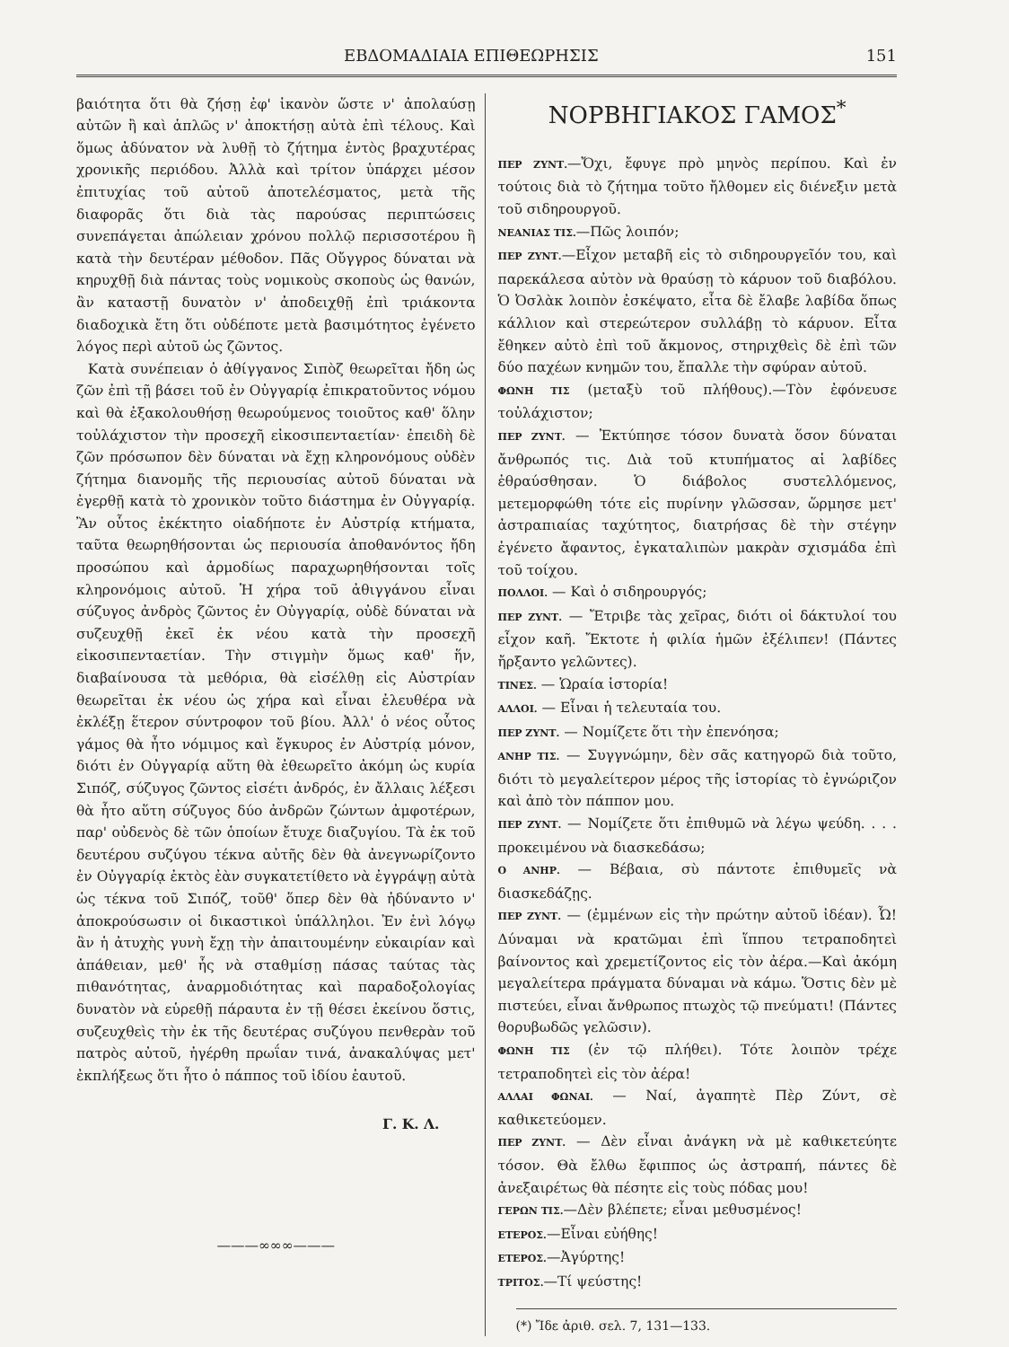ΕΒΔΟΜΑΔΙΑΙΑ ΕΠΙΘΕΩΡΗΣΙΣ 151
βαιότητα ὅτι θὰ ζήσῃ ἐφ' ἱκανὸν ὥστε ν' ἀπολαύσῃ αὐτῶν ἢ καὶ ἁπλῶς ν' ἀποκτήσῃ αὐτὰ ἐπὶ τέλους. Καὶ ὅμως ἀδύνατον νὰ λυθῇ τὸ ζήτημα ἐντὸς βραχυτέρας χρονικῆς περιόδου. Ἀλλὰ καὶ τρίτον ὑπάρχει μέσον ἐπιτυχίας τοῦ αὐτοῦ ἀποτελέσματος, μετὰ τῆς διαφορᾶς ὅτι διὰ τὰς παρούσας περιπτώσεις συνεπάγεται ἀπώλειαν χρόνου πολλῷ περισσοτέρου ἢ κατὰ τὴν δευτέραν μέθοδον. Πᾶς Οὔγγρος δύναται νὰ κηρυχθῇ διὰ πάντας τοὺς νομικοὺς σκοποὺς ὡς θανών, ἂν καταστῇ δυνατὸν ν' ἀποδειχθῇ ἐπὶ τριάκοντα διαδοχικὰ ἔτη ὅτι οὐδέποτε μετὰ βασιμότητος ἐγένετο λόγος περὶ αὐτοῦ ὡς ζῶντος.
Κατὰ συνέπειαν ὁ ἀθίγγανος Σιπὸζ θεωρεῖται ἤδη ὡς ζῶν ἐπὶ τῇ βάσει τοῦ ἐν Οὐγγαρίᾳ ἐπικρατοῦντος νόμου καὶ θὰ ἐξακολουθήσῃ θεωρούμενος τοιοῦτος καθ' ὅλην τοὐλάχιστον τὴν προσεχῆ εἰκοσιπενταετίαν· ἐπειδὴ δὲ ζῶν πρόσωπον δὲν δύναται νὰ ἔχῃ κληρονόμους οὐδὲν ζήτημα διανομῆς τῆς περιουσίας αὐτοῦ δύναται νὰ ἐγερθῇ κατὰ τὸ χρονικὸν τοῦτο διάστημα ἐν Οὐγγαρίᾳ. Ἂν οὗτος ἐκέκτητο οἱαδήποτε ἐν Αὐστρίᾳ κτήματα, ταῦτα θεωρηθήσονται ὡς περιουσία ἀποθανόντος ἤδη προσώπου καὶ ἁρμοδίως παραχωρηθήσονται τοῖς κληρονόμοις αὐτοῦ. Ἡ χήρα τοῦ ἀθιγγάνου εἶναι σύζυγος ἀνδρὸς ζῶντος ἐν Οὐγγαρίᾳ, οὐδὲ δύναται νὰ συζευχθῇ ἐκεῖ ἐκ νέου κατὰ τὴν προσεχῆ εἰκοσιπενταετίαν. Τὴν στιγμὴν ὅμως καθ' ἥν, διαβαίνουσα τὰ μεθόρια, θὰ εἰσέλθῃ εἰς Αὐστρίαν θεωρεῖται ἐκ νέου ὡς χήρα καὶ εἶναι ἐλευθέρα νὰ ἐκλέξῃ ἕτερον σύντροφον τοῦ βίου. Ἀλλ' ὁ νέος οὗτος γάμος θὰ ἦτο νόμιμος καὶ ἔγκυρος ἐν Αὐστρίᾳ μόνον, διότι ἐν Οὐγγαρίᾳ αὕτη θὰ ἐθεωρεῖτο ἀκόμη ὡς κυρία Σιπόζ, σύζυγος ζῶντος εἰσέτι ἀνδρός, ἐν ἄλλαις λέξεσι θὰ ἦτο αὕτη σύζυγος δύο ἀνδρῶν ζώντων ἀμφοτέρων, παρ' οὐδενὸς δὲ τῶν ὁποίων ἔτυχε διαζυγίου. Τὰ ἐκ τοῦ δευτέρου συζύγου τέκνα αὐτῆς δὲν θὰ ἀνεγνωρίζοντο ἐν Οὐγγαρίᾳ ἐκτὸς ἐὰν συγκατετίθετο νὰ ἐγγράψῃ αὐτὰ ὡς τέκνα τοῦ Σιπόζ, τοῦθ' ὅπερ δὲν θὰ ἠδύναντο ν' ἀποκρούσωσιν οἱ δικαστικοὶ ὑπάλληλοι. Ἐν ἑνὶ λόγῳ ἂν ἡ ἀτυχὴς γυνὴ ἔχῃ τὴν ἀπαιτουμένην εὐκαιρίαν καὶ ἀπάθειαν, μεθ' ἧς νὰ σταθμίσῃ πάσας ταύτας τὰς πιθανότητας, ἀναρμοδιότητας καὶ παραδοξολογίας δυνατὸν νὰ εὑρεθῇ πάραυτα ἐν τῇ θέσει ἐκείνου ὅστις, συζευχθεὶς τὴν ἐκ τῆς δευτέρας συζύγου πενθερὰν τοῦ πατρὸς αὐτοῦ, ἠγέρθη πρωΐαν τινά, ἀνακαλύψας μετ' ἐκπλήξεως ὅτι ἦτο ὁ πάππος τοῦ ἰδίου ἑαυτοῦ.
Γ. Κ. Λ.
———∞∞∞———
ΝΟΡΒΗΓΙΑΚΟΣ ΓΑΜΟΣ<sup>*</sup>
ΠΕΡ ΖΥΝΤ.—Ὄχι, ἔφυγε πρὸ μηνὸς περίπου. Καὶ ἐν τούτοις διὰ τὸ ζήτημα τοῦτο ἤλθομεν εἰς διένεξιν μετὰ τοῦ σιδηρουργοῦ.
ΝΕΑΝΙΑΣ ΤΙΣ.—Πῶς λοιπόν;
ΠΕΡ ΖΥΝΤ.—Εἶχον μεταβῆ εἰς τὸ σιδηρουργεῖόν του, καὶ παρεκάλεσα αὐτὸν νὰ θραύσῃ τὸ κάρυον τοῦ διαβόλου. Ὁ Ὀσλὰκ λοιπὸν ἐσκέψατο, εἶτα δὲ ἔλαβε λαβίδα ὅπως κάλλιον καὶ στερεώτερον συλλάβῃ τὸ κάρυον. Εἶτα ἔθηκεν αὐτὸ ἐπὶ τοῦ ἄκμονος, στηριχθεὶς δὲ ἐπὶ τῶν δύο παχέων κνημῶν του, ἔπαλλε τὴν σφύραν αὐτοῦ.
ΦΩΝΗ ΤΙΣ (μεταξὺ τοῦ πλήθους).—Τὸν ἐφόνευσε τοὐλάχιστον;
ΠΕΡ ΖΥΝΤ. — Ἐκτύπησε τόσον δυνατὰ ὅσον δύναται ἄνθρωπός τις. Διὰ τοῦ κτυπήματος αἱ λαβίδες ἐθραύσθησαν. Ὁ διάβολος συστελλόμενος, μετεμορφώθη τότε εἰς πυρίνην γλῶσσαν, ὥρμησε μετ' ἀστραπιαίας ταχύτητος, διατρήσας δὲ τὴν στέγην ἐγένετο ἄφαντος, ἐγκαταλιπὼν μακρὰν σχισμάδα ἐπὶ τοῦ τοίχου.
ΠΟΛΛΟΙ. — Καὶ ὁ σιδηρουργός;
ΠΕΡ ΖΥΝΤ. — Ἔτριβε τὰς χεῖρας, διότι οἱ δάκτυλοί του εἶχον καῆ. Ἔκτοτε ἡ φιλία ἡμῶν ἐξέλιπεν! (Πάντες ἤρξαντο γελῶντες).
ΤΙΝΕΣ. — Ὡραία ἱστορία!
ΑΛΛΟΙ. — Εἶναι ἡ τελευταία του.
ΠΕΡ ΖΥΝΤ. — Νομίζετε ὅτι τὴν ἐπενόησα;
ΑΝΗΡ ΤΙΣ. — Συγγνώμην, δὲν σᾶς κατηγορῶ διὰ τοῦτο, διότι τὸ μεγαλείτερον μέρος τῆς ἱστορίας τὸ ἐγνώριζον καὶ ἀπὸ τὸν πάππον μου.
ΠΕΡ ΖΥΝΤ. — Νομίζετε ὅτι ἐπιθυμῶ νὰ λέγω ψεύδη. . . . προκειμένου νὰ διασκεδάσω;
Ο ΑΝΗΡ. — Βέβαια, σὺ πάντοτε ἐπιθυμεῖς νὰ διασκεδάζῃς.
ΠΕΡ ΖΥΝΤ. — (ἐμμένων εἰς τὴν πρώτην αὐτοῦ ἰδέαν). Ὦ! Δύναμαι νὰ κρατῶμαι ἐπὶ ἵππου τετραποδητεὶ βαίνοντος καὶ χρεμετίζοντος εἰς τὸν ἀέρα.—Καὶ ἀκόμη μεγαλείτερα πράγματα δύναμαι νὰ κάμω. Ὅστις δὲν μὲ πιστεύει, εἶναι ἄνθρωπος πτωχὸς τῷ πνεύματι! (Πάντες θορυβωδῶς γελῶσιν).
ΦΩΝΗ ΤΙΣ (ἐν τῷ πλήθει). Τότε λοιπὸν τρέχε τετραποδητεὶ εἰς τὸν ἀέρα!
ΑΛΛΑΙ ΦΩΝΑΙ. — Ναί, ἀγαπητὲ Πὲρ Ζύντ, σὲ καθικετεύομεν.
ΠΕΡ ΖΥΝΤ. — Δὲν εἶναι ἀνάγκη νὰ μὲ καθικετεύητε τόσον. Θὰ ἔλθω ἔφιππος ὡς ἀστραπή, πάντες δὲ ἀνεξαιρέτως θὰ πέσητε εἰς τοὺς πόδας μου!
ΓΕΡΩΝ ΤΙΣ.—Δὲν βλέπετε; εἶναι μεθυσμένος!
ΕΤΕΡΟΣ.—Εἶναι εὐήθης!
ΕΤΕΡΟΣ.—Ἀγύρτης!
ΤΡΙΤΟΣ.—Τί ψεύστης!
(*) Ἴδε ἀριθ. σελ. 7, 131—133.